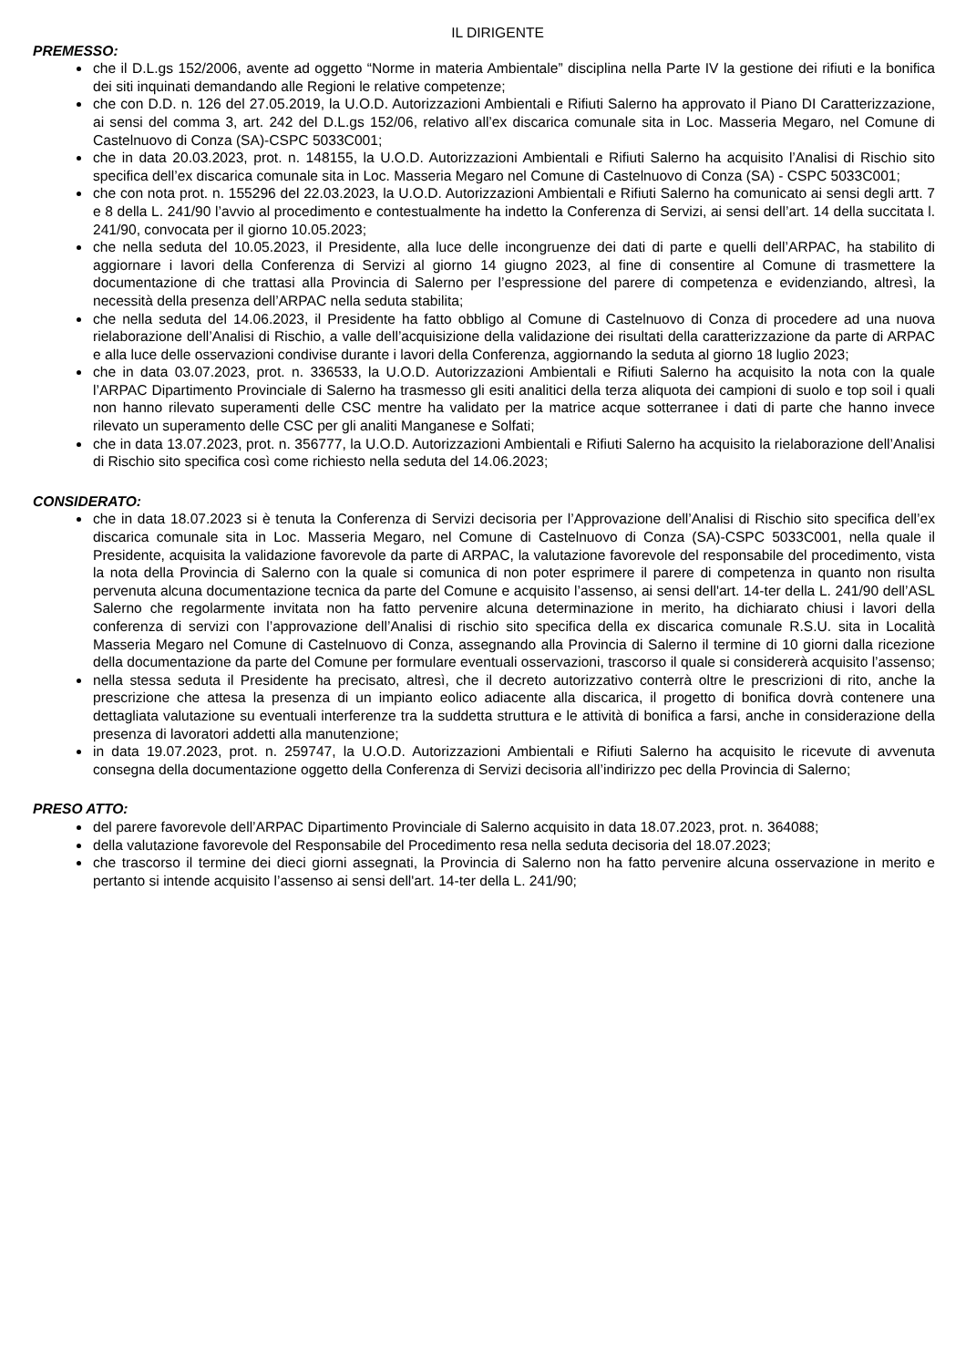IL DIRIGENTE
PREMESSO:
che il D.L.gs 152/2006, avente ad oggetto “Norme in materia Ambientale” disciplina nella Parte IV la gestione dei rifiuti e la bonifica dei siti inquinati demandando alle Regioni le relative competenze;
che con D.D. n. 126 del 27.05.2019, la U.O.D. Autorizzazioni Ambientali e Rifiuti Salerno ha approvato il Piano DI Caratterizzazione, ai sensi del comma 3, art. 242 del D.L.gs 152/06, relativo all’ex discarica comunale sita in Loc. Masseria Megaro, nel Comune di Castelnuovo di Conza (SA)-CSPC 5033C001;
che in data 20.03.2023, prot. n. 148155, la U.O.D. Autorizzazioni Ambientali e Rifiuti Salerno ha acquisito l’Analisi di Rischio sito specifica dell’ex discarica comunale sita in Loc. Masseria Megaro nel Comune di Castelnuovo di Conza (SA) - CSPC 5033C001;
che con nota prot. n. 155296 del 22.03.2023, la U.O.D. Autorizzazioni Ambientali e Rifiuti Salerno ha comunicato ai sensi degli artt. 7 e 8 della L. 241/90 l’avvio al procedimento e contestualmente ha indetto la Conferenza di Servizi, ai sensi dell’art. 14 della succitata l. 241/90, convocata per il giorno 10.05.2023;
che nella seduta del 10.05.2023, il Presidente, alla luce delle incongruenze dei dati di parte e quelli dell’ARPAC, ha stabilito di aggiornare i lavori della Conferenza di Servizi al giorno 14 giugno 2023, al fine di consentire al Comune di trasmettere la documentazione di che trattasi alla Provincia di Salerno per l’espressione del parere di competenza e evidenziando, altresì, la necessità della presenza dell’ARPAC nella seduta stabilita;
che nella seduta del 14.06.2023, il Presidente ha fatto obbligo al Comune di Castelnuovo di Conza di procedere ad una nuova rielaborazione dell’Analisi di Rischio, a valle dell’acquisizione della validazione dei risultati della caratterizzazione da parte di ARPAC e alla luce delle osservazioni condivise durante i lavori della Conferenza, aggiornando la seduta al giorno 18 luglio 2023;
che in data 03.07.2023, prot. n. 336533, la U.O.D. Autorizzazioni Ambientali e Rifiuti Salerno ha acquisito la nota con la quale l’ARPAC Dipartimento Provinciale di Salerno ha trasmesso gli esiti analitici della terza aliquota dei campioni di suolo e top soil i quali non hanno rilevato superamenti delle CSC mentre ha validato per la matrice acque sotterranee i dati di parte che hanno invece rilevato un superamento delle CSC per gli analiti Manganese e Solfati;
che in data 13.07.2023, prot. n. 356777, la U.O.D. Autorizzazioni Ambientali e Rifiuti Salerno ha acquisito la rielaborazione dell’Analisi di Rischio sito specifica così come richiesto nella seduta del 14.06.2023;
CONSIDERATO:
che in data 18.07.2023 si è tenuta la Conferenza di Servizi decisoria per l’Approvazione dell’Analisi di Rischio sito specifica dell’ex discarica comunale sita in Loc. Masseria Megaro, nel Comune di Castelnuovo di Conza (SA)-CSPC 5033C001, nella quale il Presidente, acquisita la validazione favorevole da parte di ARPAC, la valutazione favorevole del responsabile del procedimento, vista la nota della Provincia di Salerno con la quale si comunica di non poter esprimere il parere di competenza in quanto non risulta pervenuta alcuna documentazione tecnica da parte del Comune e acquisito l’assenso, ai sensi dell'art. 14-ter della L. 241/90 dell’ASL Salerno che regolarmente invitata non ha fatto pervenire alcuna determinazione in merito, ha dichiarato chiusi i lavori della conferenza di servizi con l’approvazione dell’Analisi di rischio sito specifica della ex discarica comunale R.S.U. sita in Località Masseria Megaro nel Comune di Castelnuovo di Conza, assegnando alla Provincia di Salerno il termine di 10 giorni dalla ricezione della documentazione da parte del Comune per formulare eventuali osservazioni, trascorso il quale si considererà acquisito l’assenso;
nella stessa seduta il Presidente ha precisato, altresì, che il decreto autorizzativo conterrà oltre le prescrizioni di rito, anche la prescrizione che attesa la presenza di un impianto eolico adiacente alla discarica, il progetto di bonifica dovrà contenere una dettagliata valutazione su eventuali interferenze tra la suddetta struttura e le attività di bonifica a farsi, anche in considerazione della presenza di lavoratori addetti alla manutenzione;
in data 19.07.2023, prot. n. 259747, la U.O.D. Autorizzazioni Ambientali e Rifiuti Salerno ha acquisito le ricevute di avvenuta consegna della documentazione oggetto della Conferenza di Servizi decisoria all’indirizzo pec della Provincia di Salerno;
PRESO ATTO:
del parere favorevole dell’ARPAC Dipartimento Provinciale di Salerno acquisito in data 18.07.2023, prot. n. 364088;
della valutazione favorevole del Responsabile del Procedimento resa nella seduta decisoria del 18.07.2023;
che trascorso il termine dei dieci giorni assegnati, la Provincia di Salerno non ha fatto pervenire alcuna osservazione in merito e pertanto si intende acquisito l’assenso ai sensi dell'art. 14-ter della L. 241/90;